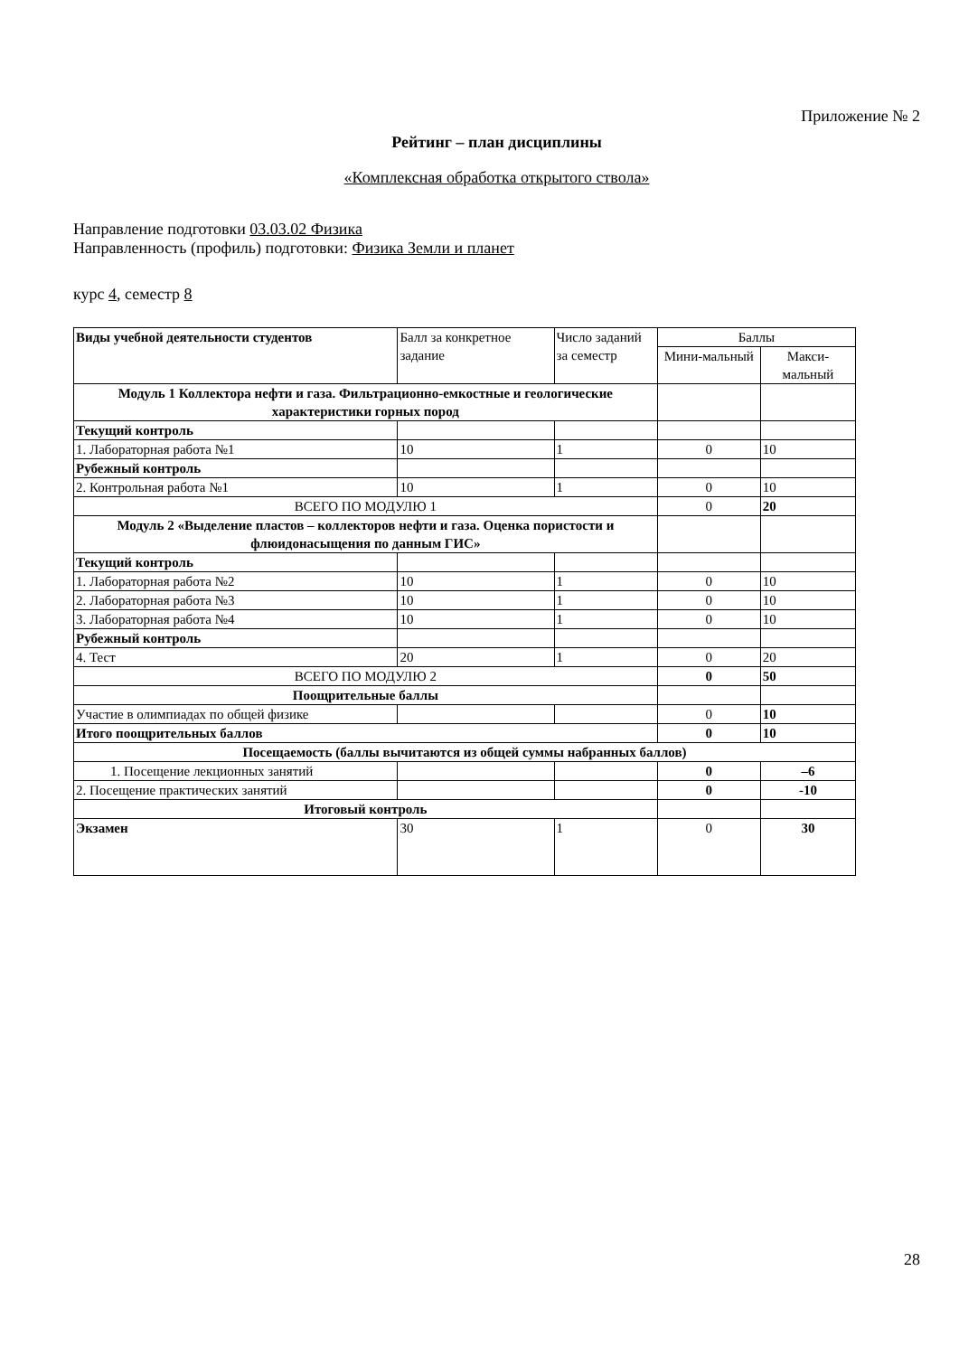Приложение № 2
Рейтинг – план дисциплины
«Комплексная обработка открытого ствола»
Направление подготовки 03.03.02 Физика
Направленность (профиль) подготовки: Физика Земли и планет
курс 4, семестр 8
| Виды учебной деятельности студентов | Балл за конкретное задание | Число заданий за семестр | Баллы | |
| | | | Мини-мальный | Макси-мальный |
| Модуль 1 Коллектора нефти и газа. Фильтрационно-емкостные и геологические характеристики горных пород | | | | |
| Текущий контроль | | | | |
| 1. Лабораторная работа №1 | 10 | 1 | 0 | 10 |
| Рубежный контроль | | | | |
| 2. Контрольная работа №1 | 10 | 1 | 0 | 10 |
| ВСЕГО ПО МОДУЛЮ 1 | | | 0 | 20 |
| Модуль 2 «Выделение пластов – коллекторов нефти и газа. Оценка пористости и флюидонасыщения по данным ГИС» | | | | |
| Текущий контроль | | | | |
| 1. Лабораторная работа №2 | 10 | 1 | 0 | 10 |
| 2. Лабораторная работа №3 | 10 | 1 | 0 | 10 |
| 3. Лабораторная работа №4 | 10 | 1 | 0 | 10 |
| Рубежный контроль | | | | |
| 4. Тест | 20 | 1 | 0 | 20 |
| ВСЕГО ПО МОДУЛЮ 2 | | | 0 | 50 |
| Поощрительные баллы | | | | |
| Участие в олимпиадах по общей физике | | | 0 | 10 |
| Итого поощрительных баллов | | | 0 | 10 |
| Посещаемость (баллы вычитаются из общей суммы набранных баллов) | | | | |
| 1. Посещение лекционных занятий | | | 0 | –6 |
| 2. Посещение практических занятий | | | 0 | -10 |
| Итоговый контроль | | | | |
| Экзамен | 30 | 1 | 0 | 30 |
28